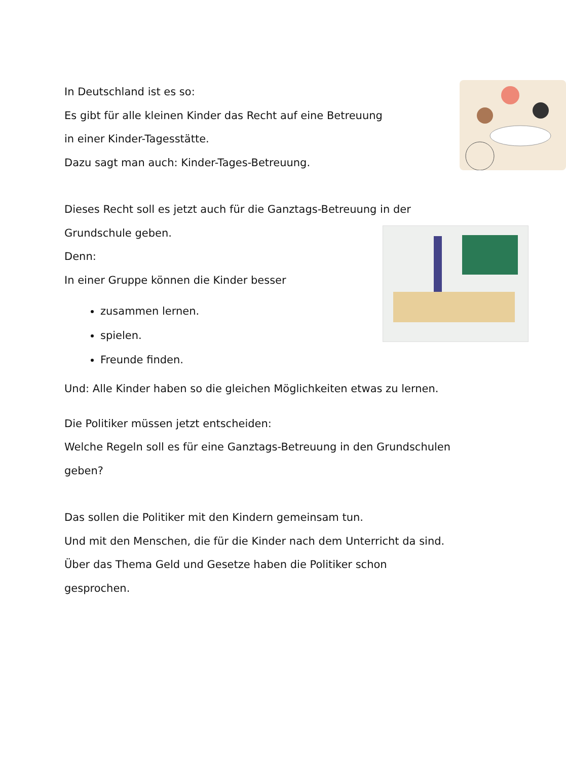In Deutschland ist es so:
Es gibt für alle kleinen Kinder das Recht auf eine Betreuung
in einer Kinder-Tagesstätte.
Dazu sagt man auch: Kinder-Tages-Betreuung.
Dieses Recht soll es jetzt auch für die Ganztags-Betreuung in der
Grundschule geben.
Denn:
In einer Gruppe können die Kinder besser
zusammen lernen.
spielen.
Freunde finden.
Und: Alle Kinder haben so die gleichen Möglichkeiten etwas zu lernen.
Die Politiker müssen jetzt entscheiden:
Welche Regeln soll es für eine Ganztags-Betreuung in den Grundschulen
geben?
Das sollen die Politiker mit den Kindern gemeinsam tun.
Und mit den Menschen, die für die Kinder nach dem Unterricht da sind.
Über das Thema Geld und Gesetze haben die Politiker schon
gesprochen.